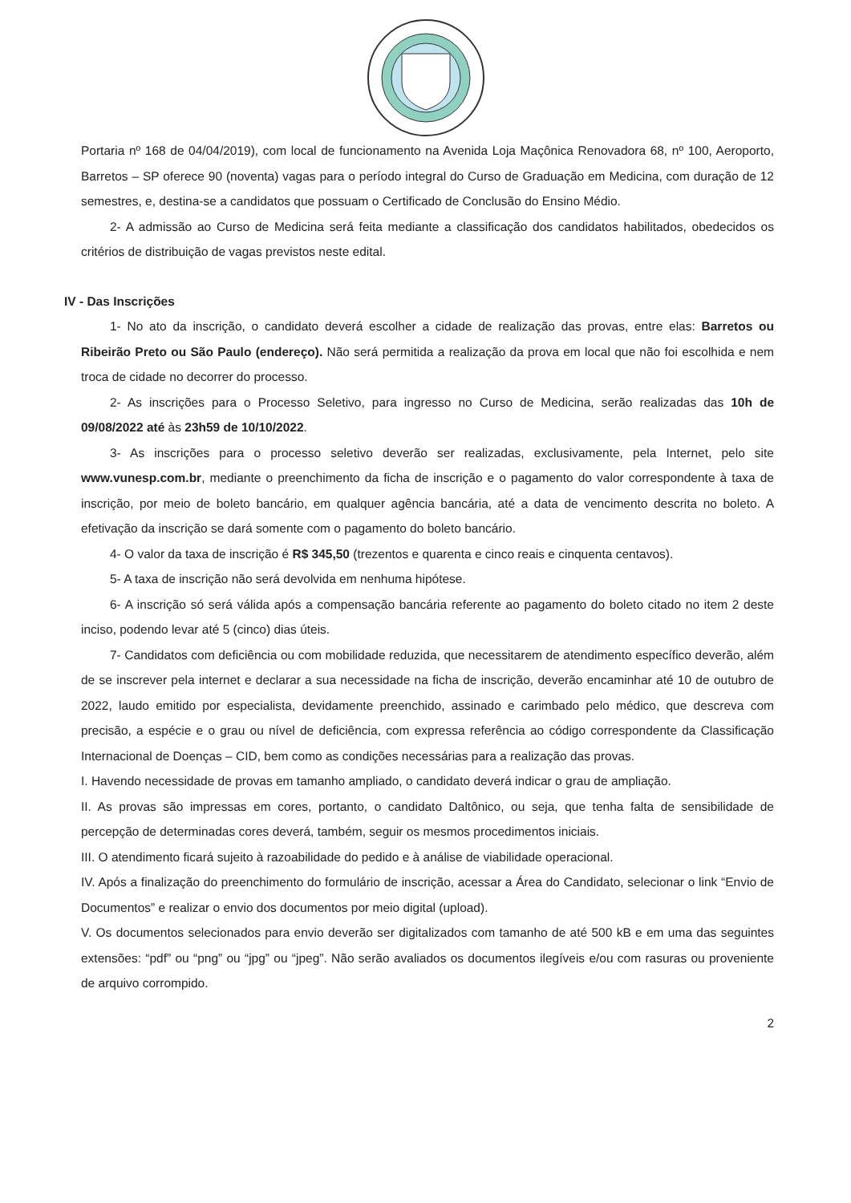Portaria nº 168 de 04/04/2019), com local de funcionamento na Avenida Loja Maçônica Renovadora 68, nº 100, Aeroporto, Barretos – SP oferece 90 (noventa) vagas para o período integral do Curso de Graduação em Medicina, com duração de 12 semestres, e, destina-se a candidatos que possuam o Certificado de Conclusão do Ensino Médio.
2- A admissão ao Curso de Medicina será feita mediante a classificação dos candidatos habilitados, obedecidos os critérios de distribuição de vagas previstos neste edital.
IV - Das Inscrições
1- No ato da inscrição, o candidato deverá escolher a cidade de realização das provas, entre elas: Barretos ou Ribeirão Preto ou São Paulo (endereço). Não será permitida a realização da prova em local que não foi escolhida e nem troca de cidade no decorrer do processo.
2- As inscrições para o Processo Seletivo, para ingresso no Curso de Medicina, serão realizadas das 10h de 09/08/2022 até às 23h59 de 10/10/2022.
3- As inscrições para o processo seletivo deverão ser realizadas, exclusivamente, pela Internet, pelo site www.vunesp.com.br, mediante o preenchimento da ficha de inscrição e o pagamento do valor correspondente à taxa de inscrição, por meio de boleto bancário, em qualquer agência bancária, até a data de vencimento descrita no boleto. A efetivação da inscrição se dará somente com o pagamento do boleto bancário.
4- O valor da taxa de inscrição é R$ 345,50 (trezentos e quarenta e cinco reais e cinquenta centavos).
5- A taxa de inscrição não será devolvida em nenhuma hipótese.
6- A inscrição só será válida após a compensação bancária referente ao pagamento do boleto citado no item 2 deste inciso, podendo levar até 5 (cinco) dias úteis.
7- Candidatos com deficiência ou com mobilidade reduzida, que necessitarem de atendimento específico deverão, além de se inscrever pela internet e declarar a sua necessidade na ficha de inscrição, deverão encaminhar até 10 de outubro de 2022, laudo emitido por especialista, devidamente preenchido, assinado e carimbado pelo médico, que descreva com precisão, a espécie e o grau ou nível de deficiência, com expressa referência ao código correspondente da Classificação Internacional de Doenças – CID, bem como as condições necessárias para a realização das provas.
I. Havendo necessidade de provas em tamanho ampliado, o candidato deverá indicar o grau de ampliação.
II. As provas são impressas em cores, portanto, o candidato Daltônico, ou seja, que tenha falta de sensibilidade de percepção de determinadas cores deverá, também, seguir os mesmos procedimentos iniciais.
III. O atendimento ficará sujeito à razoabilidade do pedido e à análise de viabilidade operacional.
IV. Após a finalização do preenchimento do formulário de inscrição, acessar a Área do Candidato, selecionar o link “Envio de Documentos” e realizar o envio dos documentos por meio digital (upload).
V. Os documentos selecionados para envio deverão ser digitalizados com tamanho de até 500 kB e em uma das seguintes extensões: “pdf” ou “png” ou “jpg” ou “jpeg”. Não serão avaliados os documentos ilegíveis e/ou com rasuras ou proveniente de arquivo corrompido.
2